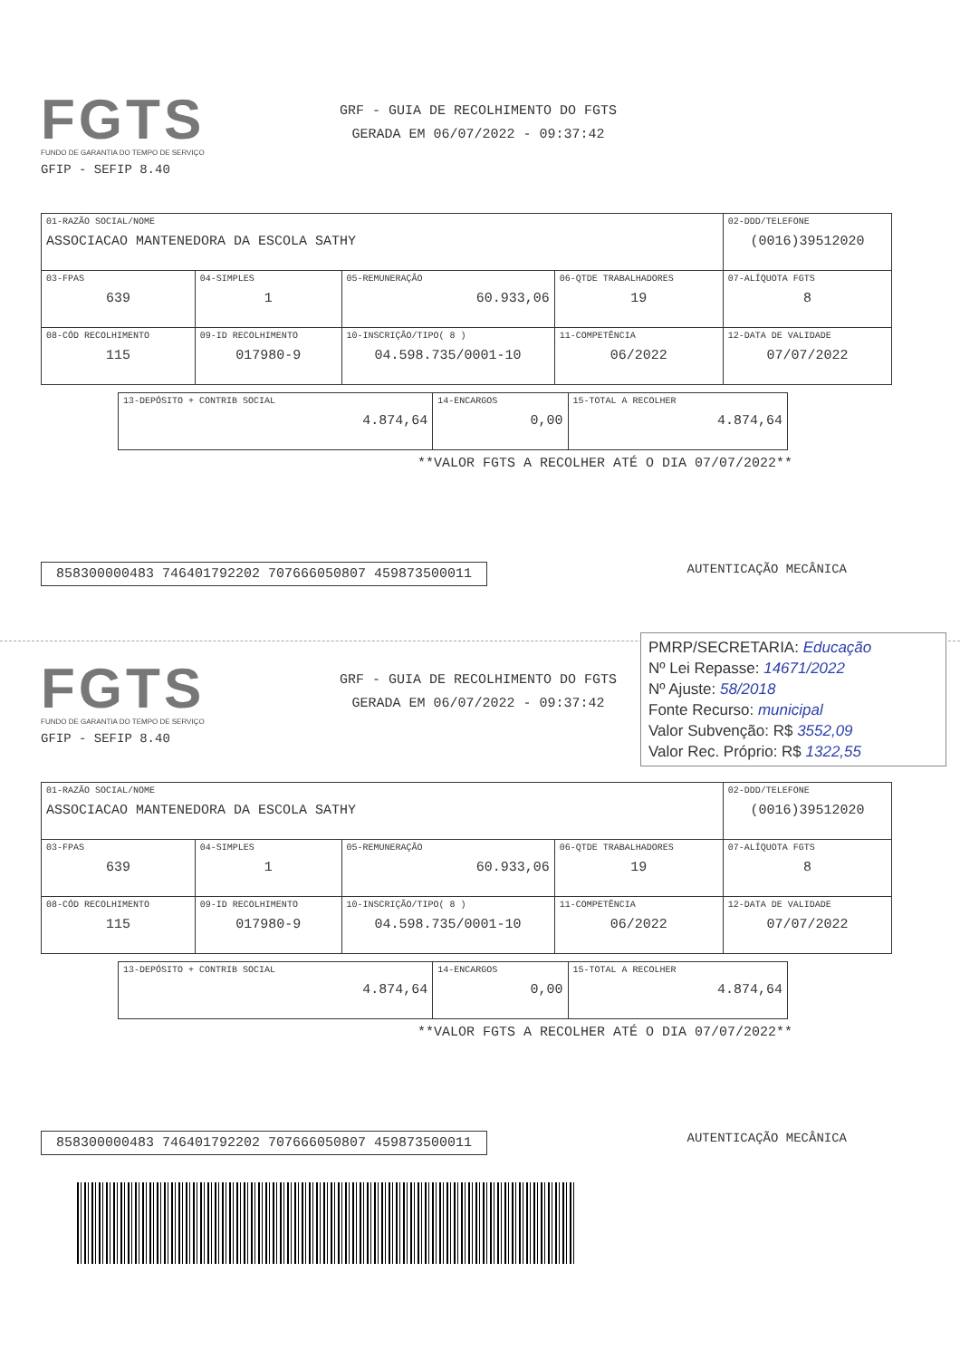FGTS
FUNDO DE GARANTIA DO TEMPO DE SERVIÇO
GRF - GUIA DE RECOLHIMENTO DO FGTS
GERADA EM 06/07/2022 - 09:37:42
GFIP - SEFIP 8.40
| 01-RAZÃO SOCIAL/NOME ASSOCIACAO MANTENEDORA DA ESCOLA SATHY | | | | 02-DDD/TELEFONE (0016)39512020 |
| 03-FPAS 639 | 04-SIMPLES 1 | 05-REMUNERAÇÃO 60.933,06 | 06-QTDE TRABALHADORES 19 | 07-ALÍQUOTA FGTS 8 |
| 08-CÓD RECOLHIMENTO 115 | 09-ID RECOLHIMENTO 017980-9 | 10-INSCRIÇÃO/TIPO( 8 ) 04.598.735/0001-10 | 11-COMPETÊNCIA 06/2022 | 12-DATA DE VALIDADE 07/07/2022 |
| 13-DEPÓSITO + CONTRIB SOCIAL 4.874,64 | 14-ENCARGOS 0,00 | 15-TOTAL A RECOLHER 4.874,64 |
**VALOR FGTS A RECOLHER ATÉ O DIA 07/07/2022**
858300000483 746401792202 707666050807 459873500011
AUTENTICAÇÃO MECÂNICA
PMRP/SECRETARIA: Educação
Nº Lei Repasse: 14671/2022
Nº Ajuste: 58/2018
Fonte Recurso: municipal
Valor Subvenção: R$ 3552,09
Valor Rec. Próprio: R$ 1322,55
FGTS
FUNDO DE GARANTIA DO TEMPO DE SERVIÇO
GRF - GUIA DE RECOLHIMENTO DO FGTS
GERADA EM 06/07/2022 - 09:37:42
GFIP - SEFIP 8.40
| 01-RAZÃO SOCIAL/NOME ASSOCIACAO MANTENEDORA DA ESCOLA SATHY | | | | 02-DDD/TELEFONE (0016)39512020 |
| 03-FPAS 639 | 04-SIMPLES 1 | 05-REMUNERAÇÃO 60.933,06 | 06-QTDE TRABALHADORES 19 | 07-ALÍQUOTA FGTS 8 |
| 08-CÓD RECOLHIMENTO 115 | 09-ID RECOLHIMENTO 017980-9 | 10-INSCRIÇÃO/TIPO( 8 ) 04.598.735/0001-10 | 11-COMPETÊNCIA 06/2022 | 12-DATA DE VALIDADE 07/07/2022 |
| 13-DEPÓSITO + CONTRIB SOCIAL 4.874,64 | 14-ENCARGOS 0,00 | 15-TOTAL A RECOLHER 4.874,64 |
**VALOR FGTS A RECOLHER ATÉ O DIA 07/07/2022**
858300000483 746401792202 707666050807 459873500011
AUTENTICAÇÃO MECÂNICA